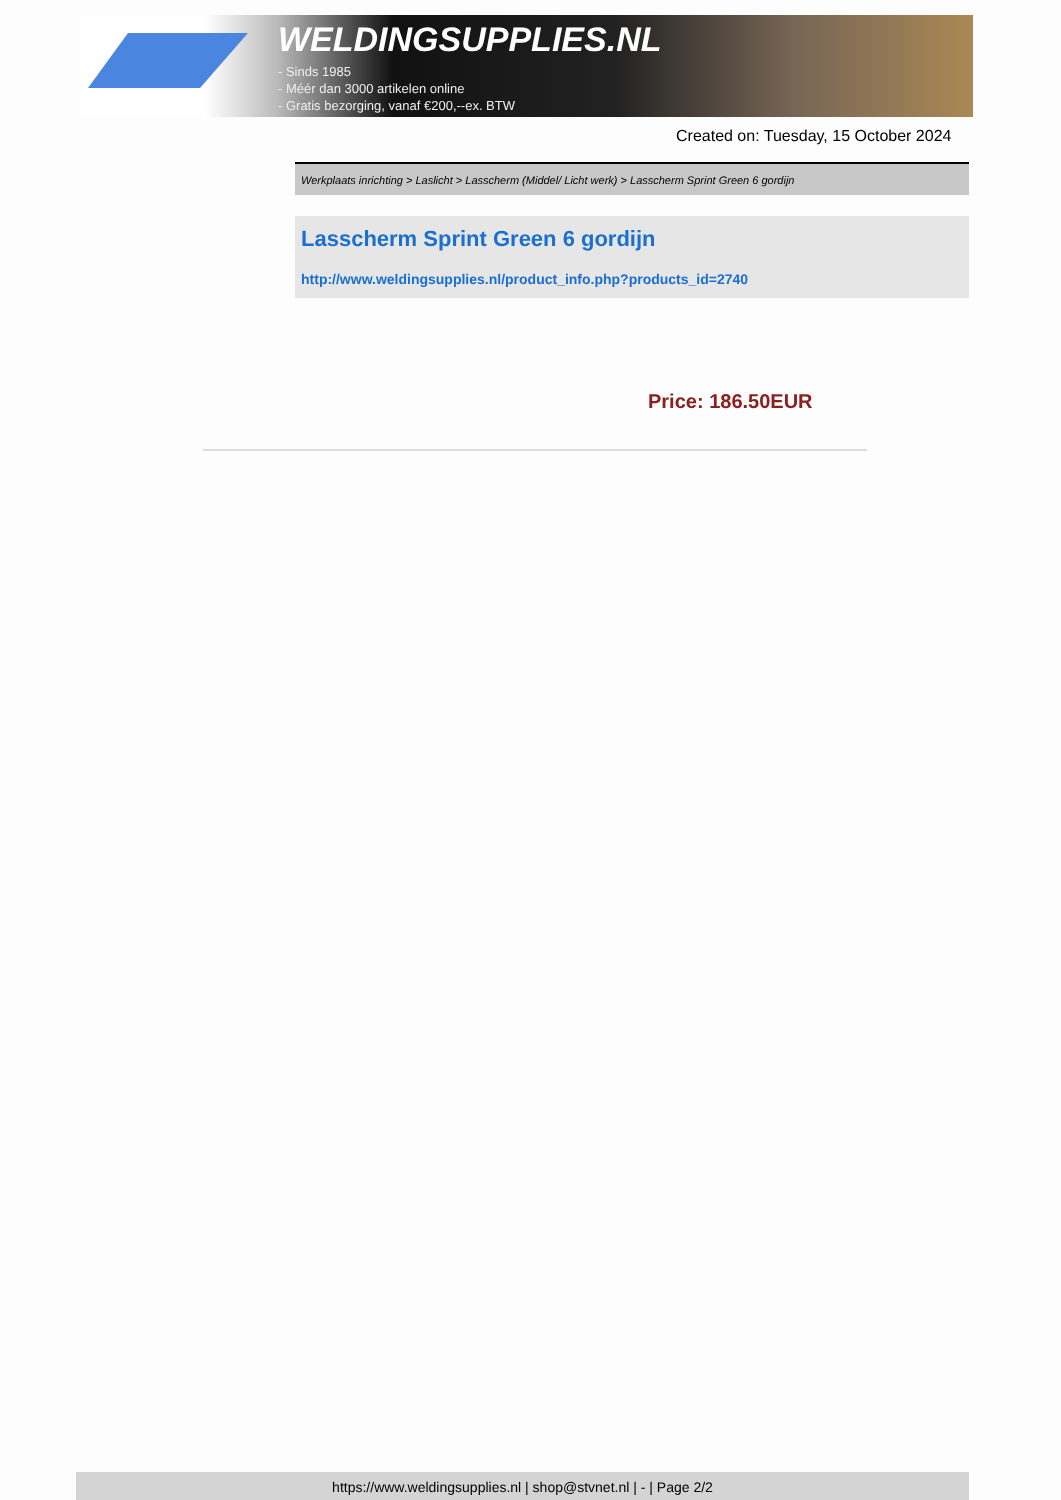WELDINGSUPPLIES.NL
- Sinds 1985
- Méér dan 3000 artikelen online
- Gratis bezorging, vanaf €200,--ex. BTW
Created on: Tuesday, 15 October 2024
Werkplaats inrichting > Laslicht > Lasscherm (Middel/ Licht werk) > Lasscherm Sprint Green 6 gordijn
Lasscherm Sprint Green 6 gordijn
http://www.weldingsupplies.nl/product_info.php?products_id=2740
Price: 186.50EUR
https://www.weldingsupplies.nl | shop@stvnet.nl | - | Page 2/2